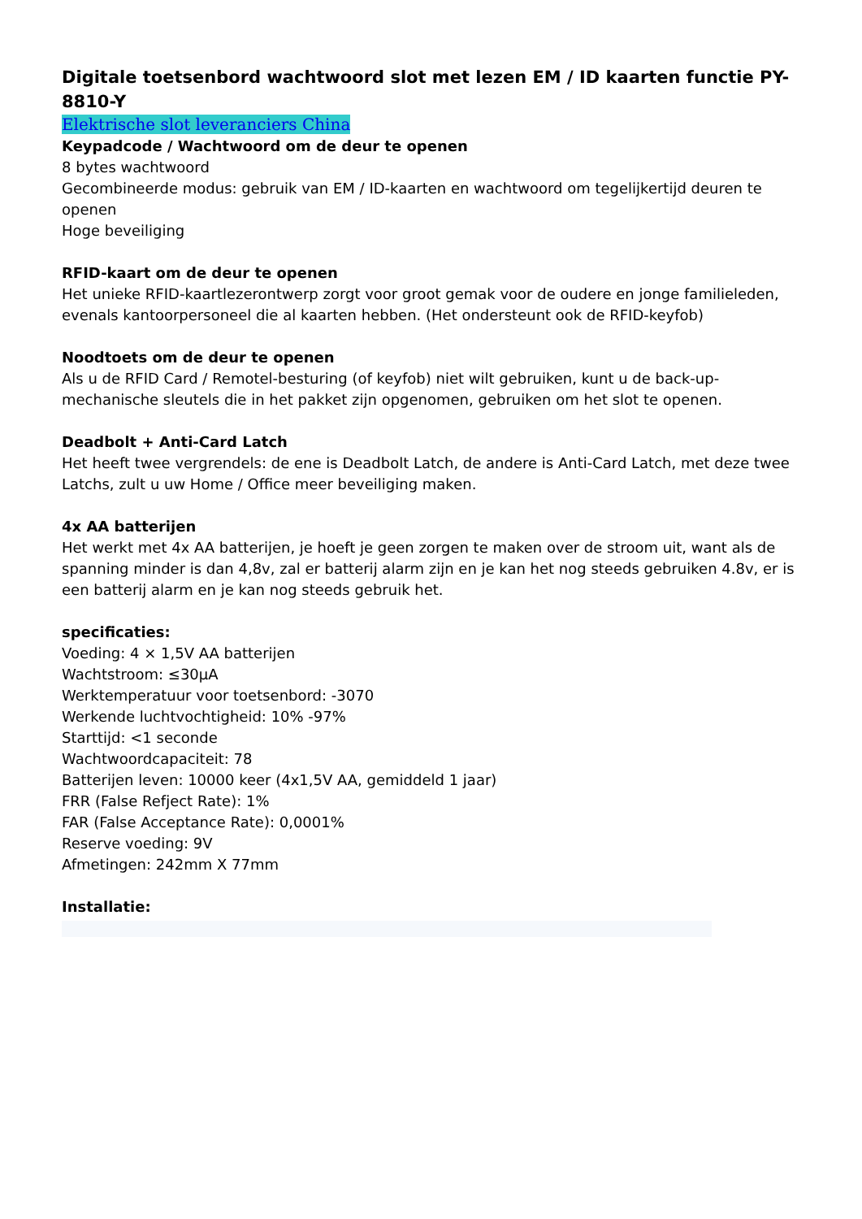Digitale toetsenbord wachtwoord slot met lezen EM / ID kaarten functie PY-8810-Y
Elektrische slot leveranciers China
Keypadcode / Wachtwoord om de deur te openen
8 bytes wachtwoord
Gecombineerde modus: gebruik van EM / ID-kaarten en wachtwoord om tegelijkertijd deuren te openen
Hoge beveiliging
RFID-kaart om de deur te openen
Het unieke RFID-kaartlezerontwerp zorgt voor groot gemak voor de oudere en jonge familieleden, evenals kantoorpersoneel die al kaarten hebben. (Het ondersteunt ook de RFID-keyfob)
Noodtoets om de deur te openen
Als u de RFID Card / Remotel-besturing (of keyfob) niet wilt gebruiken, kunt u de back-up-mechanische sleutels die in het pakket zijn opgenomen, gebruiken om het slot te openen.
Deadbolt + Anti-Card Latch
Het heeft twee vergrendels: de ene is Deadbolt Latch, de andere is Anti-Card Latch, met deze twee Latchs, zult u uw Home / Office meer beveiliging maken.
4x AA batterijen
Het werkt met 4x AA batterijen, je hoeft je geen zorgen te maken over de stroom uit, want als de spanning minder is dan 4,8v, zal er batterij alarm zijn en je kan het nog steeds gebruiken 4.8v, er is een batterij alarm en je kan nog steeds gebruik het.
specificaties:
Voeding: 4 × 1,5V AA batterijen
Wachtstroom: ≤30μA
Werktemperatuur voor toetsenbord: -3070
Werkende luchtvochtigheid: 10% -97%
Starttijd: <1 seconde
Wachtwoordcapaciteit: 78
Batterijen leven: 10000 keer (4x1,5V AA, gemiddeld 1 jaar)
FRR (False Refject Rate): 1%
FAR (False Acceptance Rate): 0,0001%
Reserve voeding: 9V
Afmetingen: 242mm X 77mm
Installatie: